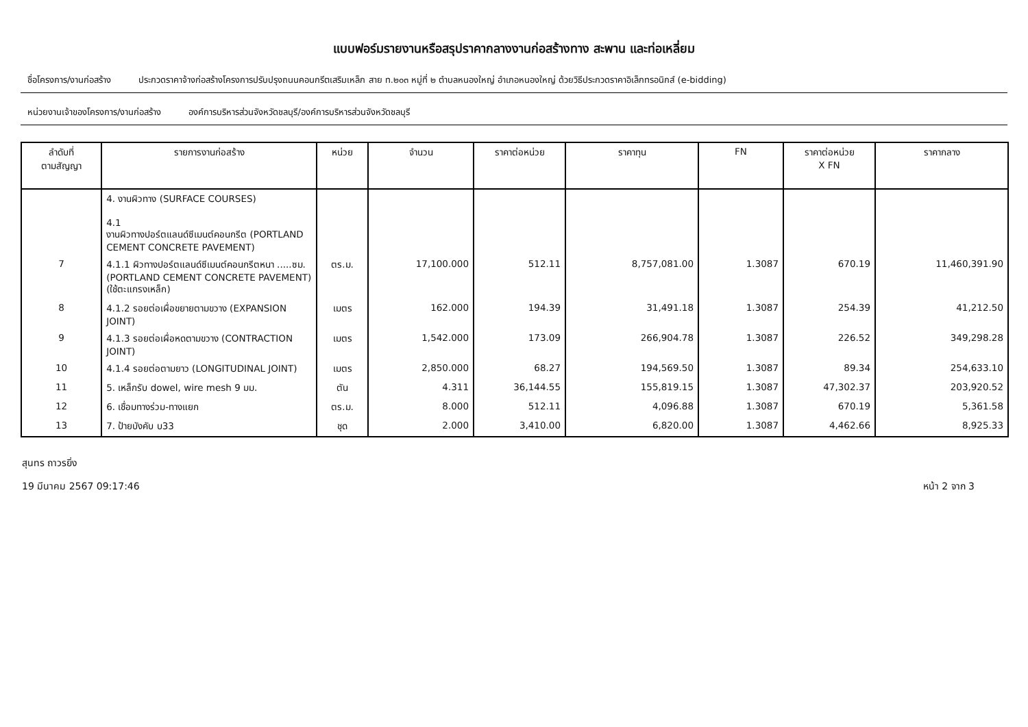แบบฟอร์มรายงานหรือสรุปราคากลางงานก่อสร้างทาง สะพาน และท่อเหลี่ยม
ชื่อโครงการ/งานก่อสร้าง ประกวดราคาจ้างก่อสร้างโครงการปรับปรุงถนนคอนกรีตเสริมเหล็ก สาย ท.๒๐๓ หมู่ที่ ๒ ตำบลหนองใหญ่ อำเภอหนองใหญ่ ด้วยวิธีประกวดราคาอิเล็กทรอนิกส์ (e-bidding)
หน่วยงานเจ้าของโครงการ/งานก่อสร้าง องค์การบริหารส่วนจังหวัดชลบุรี/องค์การบริหารส่วนจังหวัดชลบุรี
| ลำดับที่ ตามสัญญา | รายการงานก่อสร้าง | หน่วย | จำนวน | ราคาต่อหน่วย | ราคาทุน | FN | ราคาต่อหน่วย X FN | ราคากลาง |
| --- | --- | --- | --- | --- | --- | --- | --- | --- |
| | 4. งานผิวทาง (SURFACE COURSES) 4.1 งานผิวทางปอร์ตแลนด์ซีเมนต์คอนกรีต (PORTLAND CEMENT CONCRETE PAVEMENT) | | | | | | | |
| 7 | 4.1.1 ผิวทางปอร์ตแลนด์ซีเมนต์คอนกรีตหนา .....ซม.(PORTLAND CEMENT CONCRETE PAVEMENT)(ใช้ตะแกรงเหล็ก) | ตร.ม. | 17,100.000 | 512.11 | 8,757,081.00 | 1.3087 | 670.19 | 11,460,391.90 |
| 8 | 4.1.2 รอยต่อเผื่อขยายตามขวาง (EXPANSION JOINT) | เมตร | 162.000 | 194.39 | 31,491.18 | 1.3087 | 254.39 | 41,212.50 |
| 9 | 4.1.3 รอยต่อเผื่อหดตามขวาง (CONTRACTION JOINT) | เมตร | 1,542.000 | 173.09 | 266,904.78 | 1.3087 | 226.52 | 349,298.28 |
| 10 | 4.1.4 รอยต่อตามยาว (LONGITUDINAL JOINT) | เมตร | 2,850.000 | 68.27 | 194,569.50 | 1.3087 | 89.34 | 254,633.10 |
| 11 | 5. เหล็กรับ dowel, wire mesh 9 มม. | ตัน | 4.311 | 36,144.55 | 155,819.15 | 1.3087 | 47,302.37 | 203,920.52 |
| 12 | 6. เชื่อมทางร่วม-ทางแยก | ตร.ม. | 8.000 | 512.11 | 4,096.88 | 1.3087 | 670.19 | 5,361.58 |
| 13 | 7. ป้ายบังคับ บ33 | ชุด | 2.000 | 3,410.00 | 6,820.00 | 1.3087 | 4,462.66 | 8,925.33 |
สุนทร ถาวรยิ่ง
19 มีนาคม 2567 09:17:46
หน้า 2 จาก 3